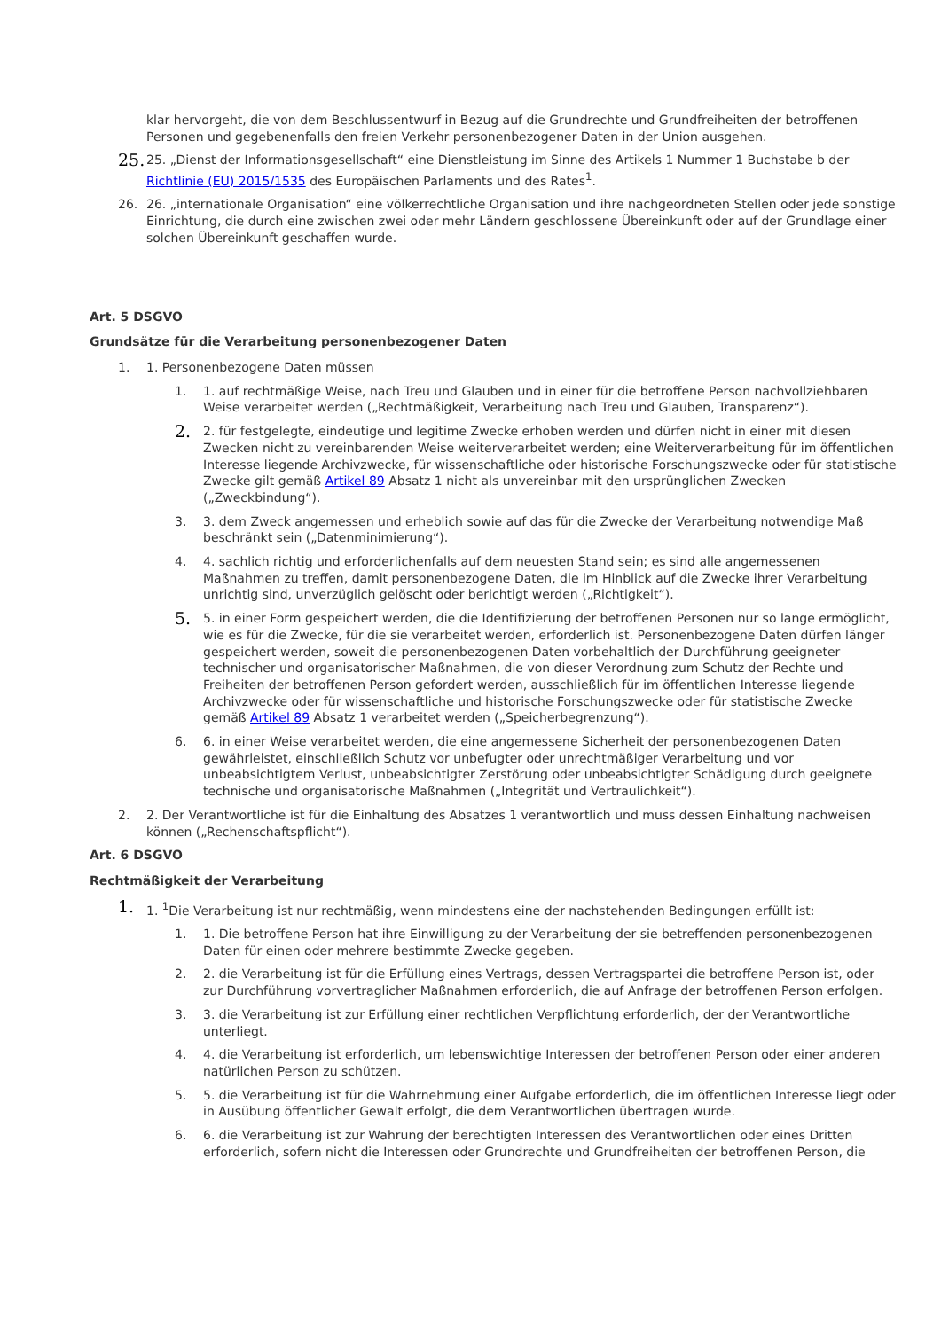klar hervorgeht, die von dem Beschlussentwurf in Bezug auf die Grundrechte und Grundfreiheiten der betroffenen Personen und gegebenenfalls den freien Verkehr personenbezogener Daten in der Union ausgehen.
25.
25. „Dienst der Informationsgesellschaft“ eine Dienstleistung im Sinne des Artikels 1 Nummer 1 Buchstabe b der Richtlinie (EU) 2015/1535 des Europäischen Parlaments und des Rates<sup>1</sup>.
26. 26. „internationale Organisation“ eine völkerrechtliche Organisation und ihre nachgeordneten Stellen oder jede sonstige Einrichtung, die durch eine zwischen zwei oder mehr Ländern geschlossene Übereinkunft oder auf der Grundlage einer solchen Übereinkunft geschaffen wurde.
Art. 5 DSGVO
Grundsätze für die Verarbeitung personenbezogener Daten
1. 1. Personenbezogene Daten müssen
1. 1. auf rechtmäßige Weise, nach Treu und Glauben und in einer für die betroffene Person nachvollziehbaren Weise verarbeitet werden („Rechtmäßigkeit, Verarbeitung nach Treu und Glauben, Transparenz“).
2.
2. für festgelegte, eindeutige und legitime Zwecke erhoben werden und dürfen nicht in einer mit diesen Zwecken nicht zu vereinbarenden Weise weiterverarbeitet werden; eine Weiterverarbeitung für im öffentlichen Interesse liegende Archivzwecke, für wissenschaftliche oder historische Forschungszwecke oder für statistische Zwecke gilt gemäß Artikel 89 Absatz 1 nicht als unvereinbar mit den ursprünglichen Zwecken („Zweckbindung“).
3. 3. dem Zweck angemessen und erheblich sowie auf das für die Zwecke der Verarbeitung notwendige Maß beschränkt sein („Datenminimierung“).
4. 4. sachlich richtig und erforderlichenfalls auf dem neuesten Stand sein; es sind alle angemessenen Maßnahmen zu treffen, damit personenbezogene Daten, die im Hinblick auf die Zwecke ihrer Verarbeitung unrichtig sind, unverzüglich gelöscht oder berichtigt werden („Richtigkeit“).
5.
5. in einer Form gespeichert werden, die die Identifizierung der betroffenen Personen nur so lange ermöglicht, wie es für die Zwecke, für die sie verarbeitet werden, erforderlich ist. Personenbezogene Daten dürfen länger gespeichert werden, soweit die personenbezogenen Daten vorbehaltlich der Durchführung geeigneter technischer und organisatorischer Maßnahmen, die von dieser Verordnung zum Schutz der Rechte und Freiheiten der betroffenen Person gefordert werden, ausschließlich für im öffentlichen Interesse liegende Archivzwecke oder für wissenschaftliche und historische Forschungszwecke oder für statistische Zwecke gemäß Artikel 89 Absatz 1 verarbeitet werden („Speicherbegrenzung“).
6. 6. in einer Weise verarbeitet werden, die eine angemessene Sicherheit der personenbezogenen Daten gewährleistet, einschließlich Schutz vor unbefugter oder unrechtmäßiger Verarbeitung und vor unbeabsichtigtem Verlust, unbeabsichtigter Zerstörung oder unbeabsichtigter Schädigung durch geeignete technische und organisatorische Maßnahmen („Integrität und Vertraulichkeit“).
2. 2. Der Verantwortliche ist für die Einhaltung des Absatzes 1 verantwortlich und muss dessen Einhaltung nachweisen können („Rechenschaftspflicht“).
Art. 6 DSGVO
Rechtmäßigkeit der Verarbeitung
1.
1. <sup>1</sup>Die Verarbeitung ist nur rechtmäßig, wenn mindestens eine der nachstehenden Bedingungen erfüllt ist:
1. 1. Die betroffene Person hat ihre Einwilligung zu der Verarbeitung der sie betreffenden personenbezogenen Daten für einen oder mehrere bestimmte Zwecke gegeben.
2. 2. die Verarbeitung ist für die Erfüllung eines Vertrags, dessen Vertragspartei die betroffene Person ist, oder zur Durchführung vorvertraglicher Maßnahmen erforderlich, die auf Anfrage der betroffenen Person erfolgen.
3. 3. die Verarbeitung ist zur Erfüllung einer rechtlichen Verpflichtung erforderlich, der der Verantwortliche unterliegt.
4. 4. die Verarbeitung ist erforderlich, um lebenswichtige Interessen der betroffenen Person oder einer anderen natürlichen Person zu schützen.
5. 5. die Verarbeitung ist für die Wahrnehmung einer Aufgabe erforderlich, die im öffentlichen Interesse liegt oder in Ausübung öffentlicher Gewalt erfolgt, die dem Verantwortlichen übertragen wurde.
6. 6. die Verarbeitung ist zur Wahrung der berechtigten Interessen des Verantwortlichen oder eines Dritten erforderlich, sofern nicht die Interessen oder Grundrechte und Grundfreiheiten der betroffenen Person, die